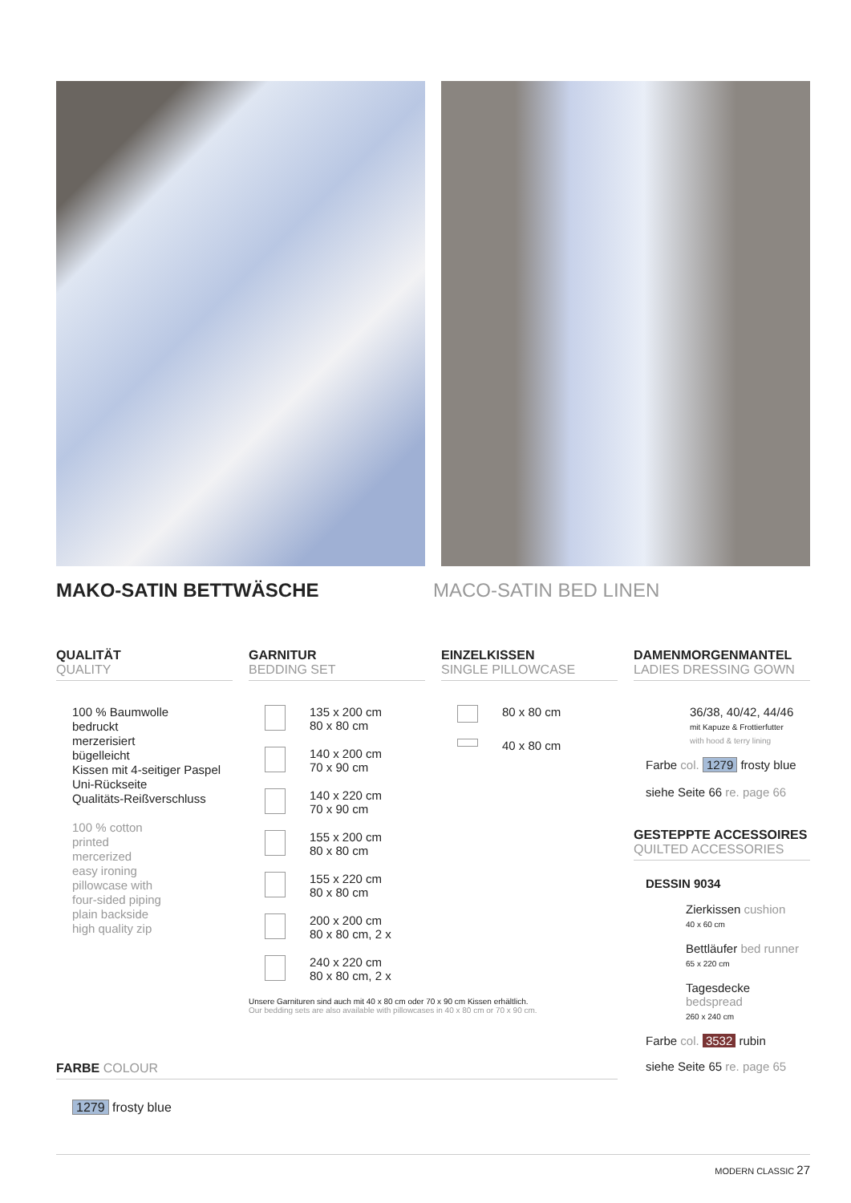MAKO-SATIN BETTWÄSCHE MACO-SATIN BED LINEN
QUALITÄT
QUALITY
100 % Baumwolle
bedruckt
merzerisiert
bügelleicht
Kissen mit 4-seitiger Paspel
Uni-Rückseite
Qualitäts-Reißverschluss
100 % cotton
printed
mercerized
easy ironing
pillowcase with
four-sided piping
plain backside
high quality zip
GARNITUR
BEDDING SET
135 x 200 cm
80 x 80 cm
140 x 200 cm
70 x 90 cm
140 x 220 cm
70 x 90 cm
155 x 200 cm
80 x 80 cm
155 x 220 cm
80 x 80 cm
200 x 200 cm
80 x 80 cm, 2 x
240 x 220 cm
80 x 80 cm, 2 x
Unsere Garnituren sind auch mit 40 x 80 cm oder 70 x 90 cm Kissen erhältlich.
Our bedding sets are also available with pillowcases in 40 x 80 cm or 70 x 90 cm.
EINZELKISSEN
SINGLE PILLOWCASE
80 x 80 cm
40 x 80 cm
DAMENMORGENMANTEL
LADIES DRESSING GOWN
36/38, 40/42, 44/46
mit Kapuze & Frottierfutter
with hood & terry lining
Farbe col. 1279 frosty blue
siehe Seite 66 re. page 66
GESTEPPTE ACCESSOIRES
QUILTED ACCESSORIES
DESSIN 9034
Zierkissen cushion
40 x 60 cm
Bettläufer bed runner
65 x 220 cm
Tagesdecke bedspread
260 x 240 cm
Farbe col. 3532 rubin
siehe Seite 65 re. page 65
FARBE COLOUR
1279 frosty blue
MODERN CLASSIC 27